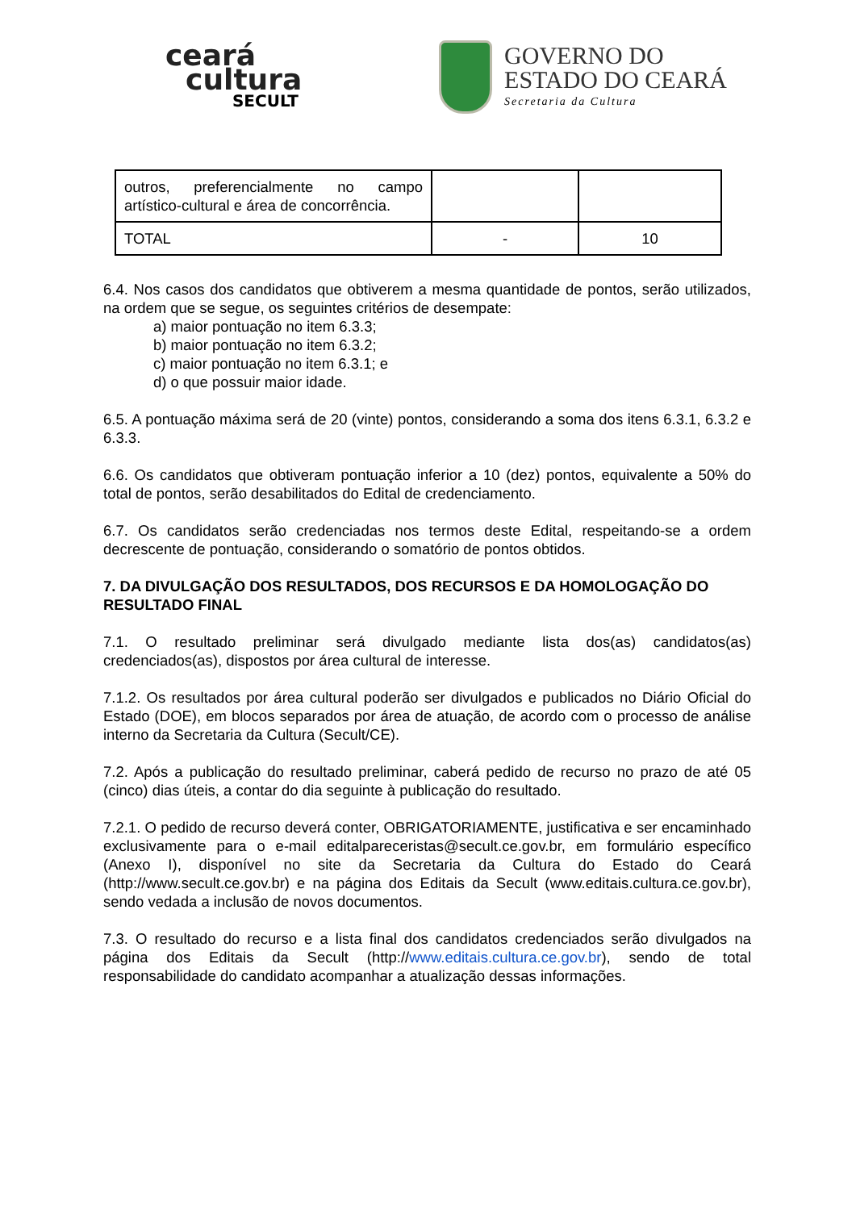ceará
cultura
SECULT
GOVERNO DO
ESTADO DO CEARÁ
Secretaria da Cultura
| outros, preferencialmente no campo artístico-cultural e área de concorrência. | | |
| TOTAL | - | 10 |
6.4. Nos casos dos candidatos que obtiverem a mesma quantidade de pontos, serão utilizados, na ordem que se segue, os seguintes critérios de desempate:
a) maior pontuação no item 6.3.3;
b) maior pontuação no item 6.3.2;
c) maior pontuação no item 6.3.1; e
d) o que possuir maior idade.
6.5. A pontuação máxima será de 20 (vinte) pontos, considerando a soma dos itens 6.3.1, 6.3.2 e 6.3.3.
6.6. Os candidatos que obtiveram pontuação inferior a 10 (dez) pontos, equivalente a 50% do total de pontos, serão desabilitados do Edital de credenciamento.
6.7. Os candidatos serão credenciadas nos termos deste Edital, respeitando-se a ordem decrescente de pontuação, considerando o somatório de pontos obtidos.
7. DA DIVULGAÇÃO DOS RESULTADOS, DOS RECURSOS E DA HOMOLOGAÇÃO DO RESULTADO FINAL
7.1. O resultado preliminar será divulgado mediante lista dos(as) candidatos(as) credenciados(as), dispostos por área cultural de interesse.
7.1.2. Os resultados por área cultural poderão ser divulgados e publicados no Diário Oficial do Estado (DOE), em blocos separados por área de atuação, de acordo com o processo de análise interno da Secretaria da Cultura (Secult/CE).
7.2. Após a publicação do resultado preliminar, caberá pedido de recurso no prazo de até 05 (cinco) dias úteis, a contar do dia seguinte à publicação do resultado.
7.2.1. O pedido de recurso deverá conter, OBRIGATORIAMENTE, justificativa e ser encaminhado exclusivamente para o e-mail editalpareceristas@secult.ce.gov.br, em formulário específico (Anexo I), disponível no site da Secretaria da Cultura do Estado do Ceará (http://www.secult.ce.gov.br) e na página dos Editais da Secult (www.editais.cultura.ce.gov.br), sendo vedada a inclusão de novos documentos.
7.3. O resultado do recurso e a lista final dos candidatos credenciados serão divulgados na página dos Editais da Secult (http://www.editais.cultura.ce.gov.br), sendo de total responsabilidade do candidato acompanhar a atualização dessas informações.